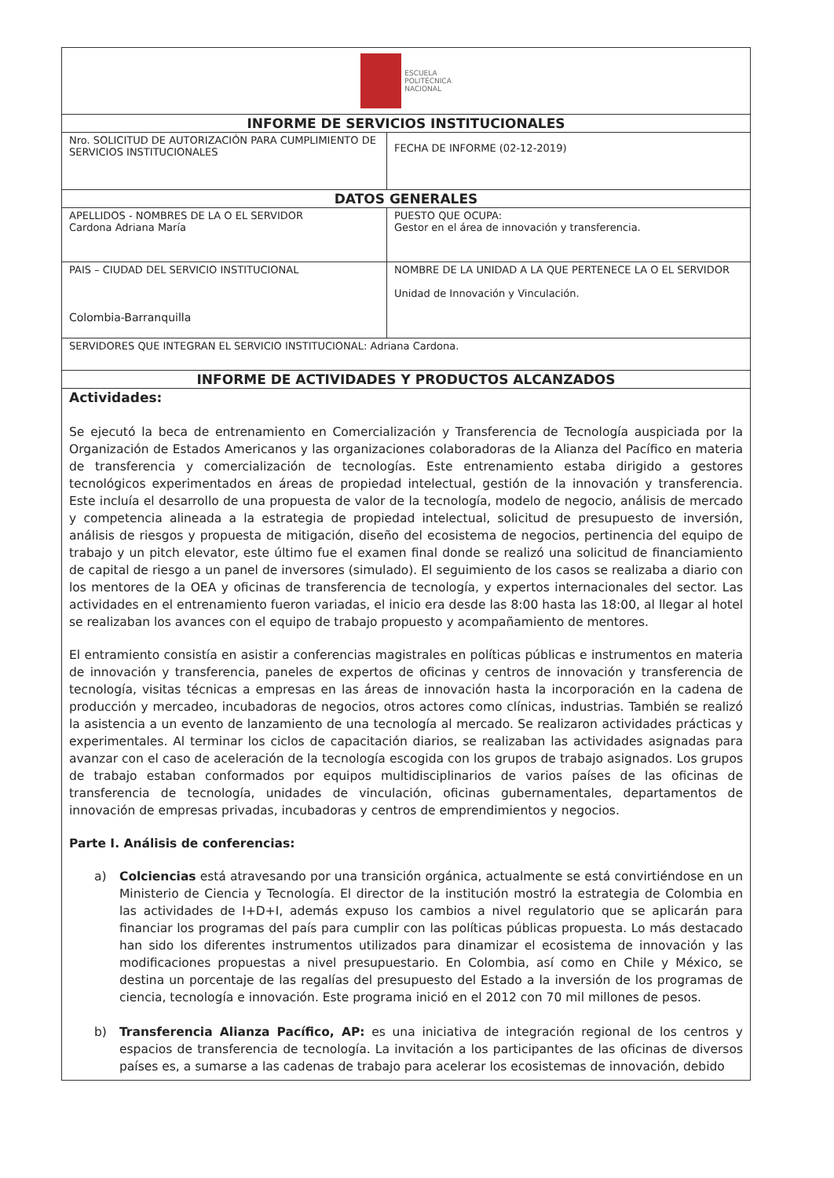| ESCUELA POLITÉCNICA NACIONAL | |
| INFORME DE SERVICIOS INSTITUCIONALES | |
| Nro. SOLICITUD DE AUTORIZACIÓN PARA CUMPLIMIENTO DE SERVICIOS INSTITUCIONALES | FECHA DE INFORME (02-12-2019) |
| DATOS GENERALES | |
| APELLIDOS - NOMBRES DE LA O EL SERVIDOR Cardona Adriana María | PUESTO QUE OCUPA: Gestor en el área de innovación y transferencia. |
| PAIS – CIUDAD DEL SERVICIO INSTITUCIONAL Colombia-Barranquilla | NOMBRE DE LA UNIDAD A LA QUE PERTENECE LA O EL SERVIDOR Unidad de Innovación y Vinculación. |
| SERVIDORES QUE INTEGRAN EL SERVICIO INSTITUCIONAL: Adriana Cardona. | |
| INFORME DE ACTIVIDADES Y PRODUCTOS ALCANZADOS | |
| Actividades: Se ejecutó la beca de entrenamiento en Comercialización y Transferencia de Tecnología auspiciada por la Organización de Estados Americanos y las organizaciones colaboradoras de la Alianza del Pacífico en materia de transferencia y comercialización de tecnologías. Este entrenamiento estaba dirigido a gestores tecnológicos experimentados en áreas de propiedad intelectual, gestión de la innovación y transferencia. Este incluía el desarrollo de una propuesta de valor de la tecnología, modelo de negocio, análisis de mercado y competencia alineada a la estrategia de propiedad intelectual, solicitud de presupuesto de inversión, análisis de riesgos y propuesta de mitigación, diseño del ecosistema de negocios, pertinencia del equipo de trabajo y un pitch elevator, este último fue el examen final donde se realizó una solicitud de financiamiento de capital de riesgo a un panel de inversores (simulado). El seguimiento de los casos se realizaba a diario con los mentores de la OEA y oficinas de transferencia de tecnología, y expertos internacionales del sector. Las actividades en el entrenamiento fueron variadas, el inicio era desde las 8:00 hasta las 18:00, al llegar al hotel se realizaban los avances con el equipo de trabajo propuesto y acompañamiento de mentores. El entramiento consistía en asistir a conferencias magistrales en políticas públicas e instrumentos en materia de innovación y transferencia, paneles de expertos de oficinas y centros de innovación y transferencia de tecnología, visitas técnicas a empresas en las áreas de innovación hasta la incorporación en la cadena de producción y mercadeo, incubadoras de negocios, otros actores como clínicas, industrias. También se realizó la asistencia a un evento de lanzamiento de una tecnología al mercado. Se realizaron actividades prácticas y experimentales. Al terminar los ciclos de capacitación diarios, se realizaban las actividades asignadas para avanzar con el caso de aceleración de la tecnología escogida con los grupos de trabajo asignados. Los grupos de trabajo estaban conformados por equipos multidisciplinarios de varios países de las oficinas de transferencia de tecnología, unidades de vinculación, oficinas gubernamentales, departamentos de innovación de empresas privadas, incubadoras y centros de emprendimientos y negocios. Parte I. Análisis de conferencias: a) Colciencias está atravesando por una transición orgánica, actualmente se está convirtiéndose en un Ministerio de Ciencia y Tecnología. El director de la institución mostró la estrategia de Colombia en las actividades de I+D+I, además expuso los cambios a nivel regulatorio que se aplicarán para financiar los programas del país para cumplir con las políticas públicas propuesta. Lo más destacado han sido los diferentes instrumentos utilizados para dinamizar el ecosistema de innovación y las modificaciones propuestas a nivel presupuestario. En Colombia, así como en Chile y México, se destina un porcentaje de las regalías del presupuesto del Estado a la inversión de los programas de ciencia, tecnología e innovación. Este programa inició en el 2012 con 70 mil millones de pesos. b) Transferencia Alianza Pacífico, AP: es una iniciativa de integración regional de los centros y espacios de transferencia de tecnología. La invitación a los participantes de las oficinas de diversos países es, a sumarse a las cadenas de trabajo para acelerar los ecosistemas de innovación, debido | |